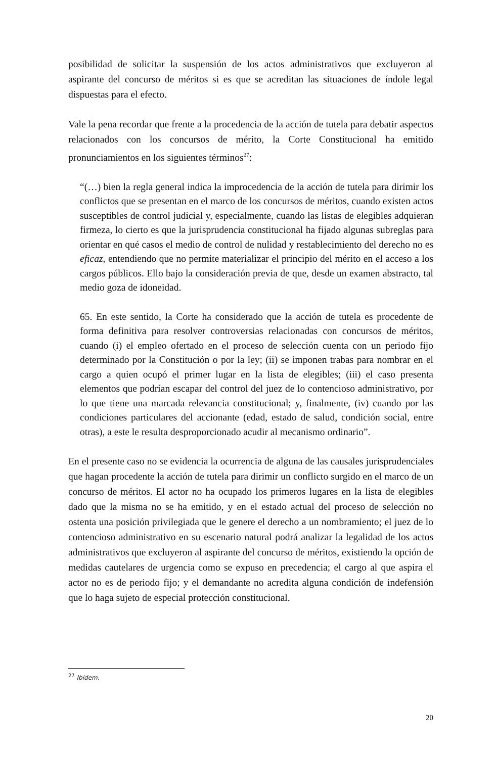posibilidad de solicitar la suspensión de los actos administrativos que excluyeron al aspirante del concurso de méritos si es que se acreditan las situaciones de índole legal dispuestas para el efecto.
Vale la pena recordar que frente a la procedencia de la acción de tutela para debatir aspectos relacionados con los concursos de mérito, la Corte Constitucional ha emitido pronunciamientos en los siguientes términos<sup>27</sup>:
“(…) bien la regla general indica la improcedencia de la acción de tutela para dirimir los conflictos que se presentan en el marco de los concursos de méritos, cuando existen actos susceptibles de control judicial y, especialmente, cuando las listas de elegibles adquieran firmeza, lo cierto es que la jurisprudencia constitucional ha fijado algunas subreglas para orientar en qué casos el medio de control de nulidad y restablecimiento del derecho no es eficaz, entendiendo que no permite materializar el principio del mérito en el acceso a los cargos públicos. Ello bajo la consideración previa de que, desde un examen abstracto, tal medio goza de idoneidad.
65. En este sentido, la Corte ha considerado que la acción de tutela es procedente de forma definitiva para resolver controversias relacionadas con concursos de méritos, cuando (i) el empleo ofertado en el proceso de selección cuenta con un periodo fijo determinado por la Constitución o por la ley; (ii) se imponen trabas para nombrar en el cargo a quien ocupó el primer lugar en la lista de elegibles; (iii) el caso presenta elementos que podrían escapar del control del juez de lo contencioso administrativo, por lo que tiene una marcada relevancia constitucional; y, finalmente, (iv) cuando por las condiciones particulares del accionante (edad, estado de salud, condición social, entre otras), a este le resulta desproporcionado acudir al mecanismo ordinario”.
En el presente caso no se evidencia la ocurrencia de alguna de las causales jurisprudenciales que hagan procedente la acción de tutela para dirimir un conflicto surgido en el marco de un concurso de méritos. El actor no ha ocupado los primeros lugares en la lista de elegibles dado que la misma no se ha emitido, y en el estado actual del proceso de selección no ostenta una posición privilegiada que le genere el derecho a un nombramiento; el juez de lo contencioso administrativo en su escenario natural podrá analizar la legalidad de los actos administrativos que excluyeron al aspirante del concurso de méritos, existiendo la opción de medidas cautelares de urgencia como se expuso en precedencia; el cargo al que aspira el actor no es de periodo fijo; y el demandante no acredita alguna condición de indefensión que lo haga sujeto de especial protección constitucional.
<sup>27</sup> Ibidem.
20